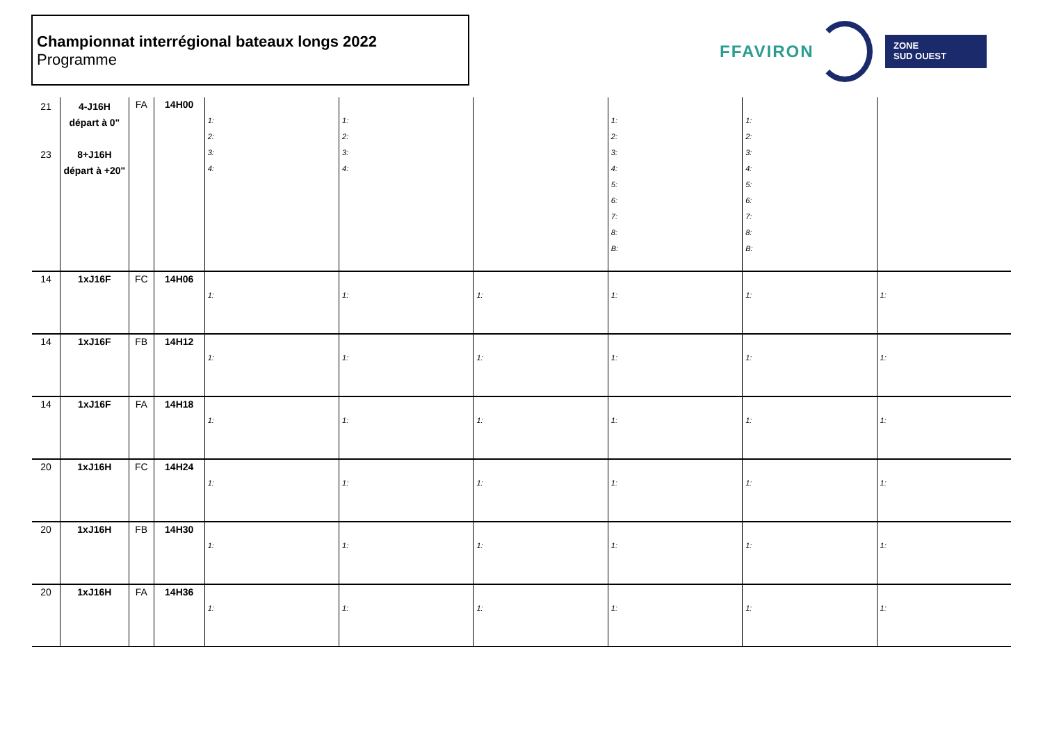Championnat interrégional bateaux longs 2022
Programme
FFAVIRON
ZONE
SUD OUEST
| 21 23 | 4-J16H départ à 0" 8+J16H départ à +20" | FA | 14H00 | 1: 2: 3: 4: | 1: 2: 3: 4: | | 1: 2: 3: 4: 5: 6: 7: 8: B: | 1: 2: 3: 4: 5: 6: 7: 8: B: | |
| 14 | 1xJ16F | FC | 14H06 | 1: | 1: | 1: | 1: | 1: | 1: |
| 14 | 1xJ16F | FB | 14H12 | 1: | 1: | 1: | 1: | 1: | 1: |
| 14 | 1xJ16F | FA | 14H18 | 1: | 1: | 1: | 1: | 1: | 1: |
| 20 | 1xJ16H | FC | 14H24 | 1: | 1: | 1: | 1: | 1: | 1: |
| 20 | 1xJ16H | FB | 14H30 | 1: | 1: | 1: | 1: | 1: | 1: |
| 20 | 1xJ16H | FA | 14H36 | 1: | 1: | 1: | 1: | 1: | 1: |